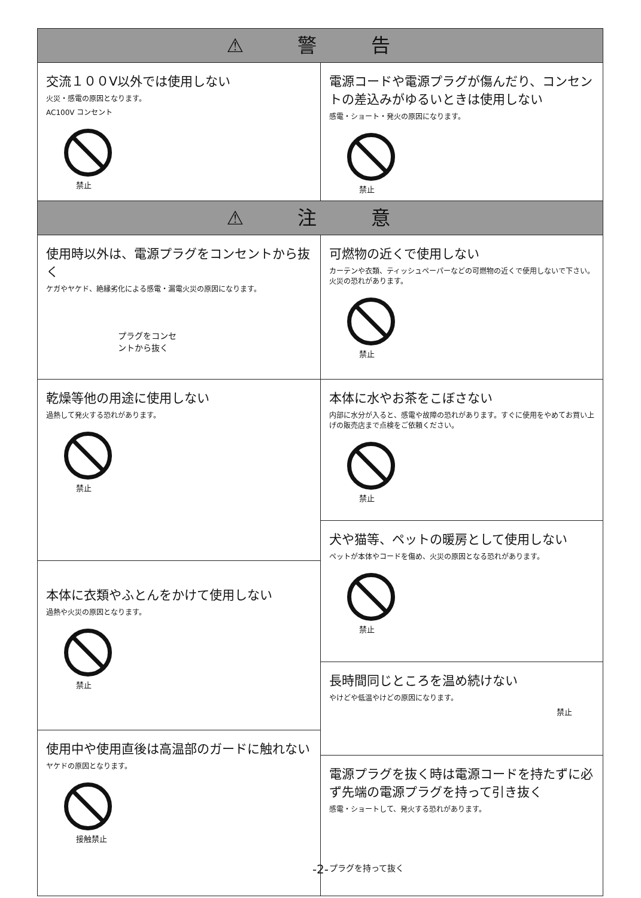⚠ 警 告
交流１００V以外では使用しない
火災・感電の原因となります。
AC100V コンセント
禁止
電源コードや電源プラグが傷んだり、コンセントの差込みがゆるいときは使用しない
感電・ショート・発火の原因になります。
禁止
⚠ 注 意
使用時以外は、電源プラグをコンセントから抜く
ケガやヤケド、絶縁劣化による感電・漏電火災の原因になります。
プラグをコンセ
ントから抜く
可燃物の近くで使用しない
カーテンや衣類、ティッシュペーパーなどの可燃物の近くで使用しないで下さい。火災の恐れがあります。
禁止
乾燥等他の用途に使用しない
過熱して発火する恐れがあります。
禁止
本体に衣類やふとんをかけて使用しない
過熱や火災の原因となります。
禁止
使用中や使用直後は高温部のガードに触れない
ヤケドの原因となります。
接触禁止
本体に水やお茶をこぼさない
内部に水分が入ると、感電や故障の恐れがあります。すぐに使用をやめてお買い上げの販売店まで点検をご依頼ください。
禁止
犬や猫等、ペットの暖房として使用しない
ペットが本体やコードを傷め、火災の原因となる恐れがあります。
禁止
長時間同じところを温め続けない
やけどや低温やけどの原因になります。
禁止
電源プラグを抜く時は電源コードを持たずに必ず先端の電源プラグを持って引き抜く
感電・ショートして、発火する恐れがあります。
プラグを持って抜く
-2-